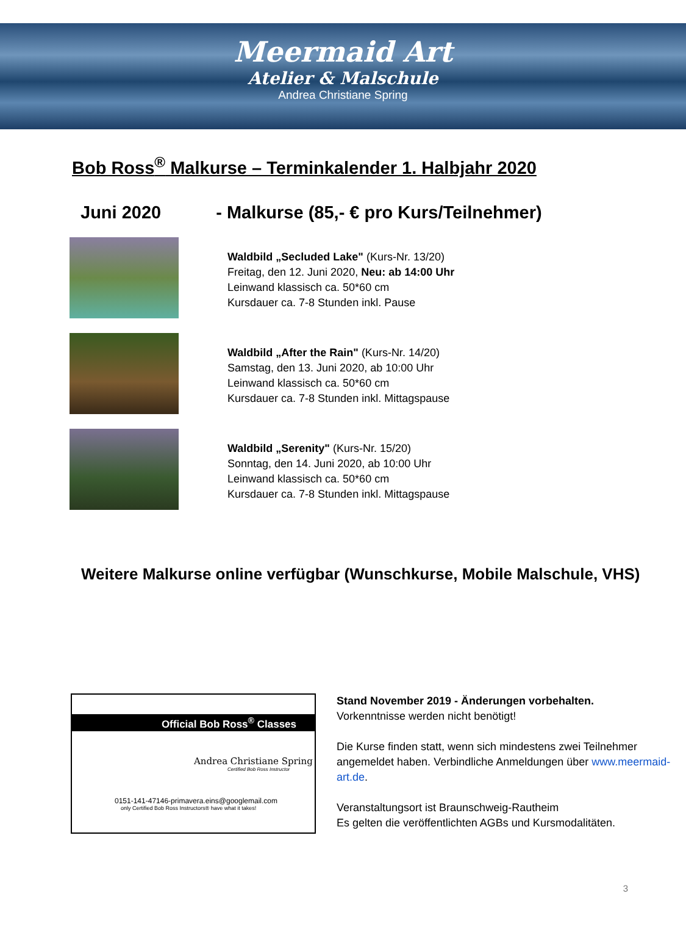Meermaid Art
Atelier & Malschule
Andrea Christiane Spring
Bob Ross<sup>®</sup> Malkurse – Terminkalender 1. Halbjahr 2020
Juni 2020 - Malkurse (85,- € pro Kurs/Teilnehmer)
Waldbild „Secluded Lake" (Kurs-Nr. 13/20)
Freitag, den 12. Juni 2020, Neu: ab 14:00 Uhr
Leinwand klassisch ca. 50*60 cm
Kursdauer ca. 7-8 Stunden inkl. Pause
Waldbild „After the Rain" (Kurs-Nr. 14/20)
Samstag, den 13. Juni 2020, ab 10:00 Uhr
Leinwand klassisch ca. 50*60 cm
Kursdauer ca. 7-8 Stunden inkl. Mittagspause
Waldbild „Serenity" (Kurs-Nr. 15/20)
Sonntag, den 14. Juni 2020, ab 10:00 Uhr
Leinwand klassisch ca. 50*60 cm
Kursdauer ca. 7-8 Stunden inkl. Mittagspause
Weitere Malkurse online verfügbar (Wunschkurse, Mobile Malschule, VHS)
Official Bob Ross<sup>®</sup> Classes
Andrea Christiane Spring
Certified Bob Ross Instructor
0151-141-47146-primavera.eins@googlemail.com
only Certified Bob Ross Instructors® have what it takes!
Stand November 2019 - Änderungen vorbehalten.
Vorkenntnisse werden nicht benötigt!
Die Kurse finden statt, wenn sich mindestens zwei Teilnehmer angemeldet haben. Verbindliche Anmeldungen über www.meermaid-art.de.
Veranstaltungsort ist Braunschweig-Rautheim
Es gelten die veröffentlichten AGBs und Kursmodalitäten.
3